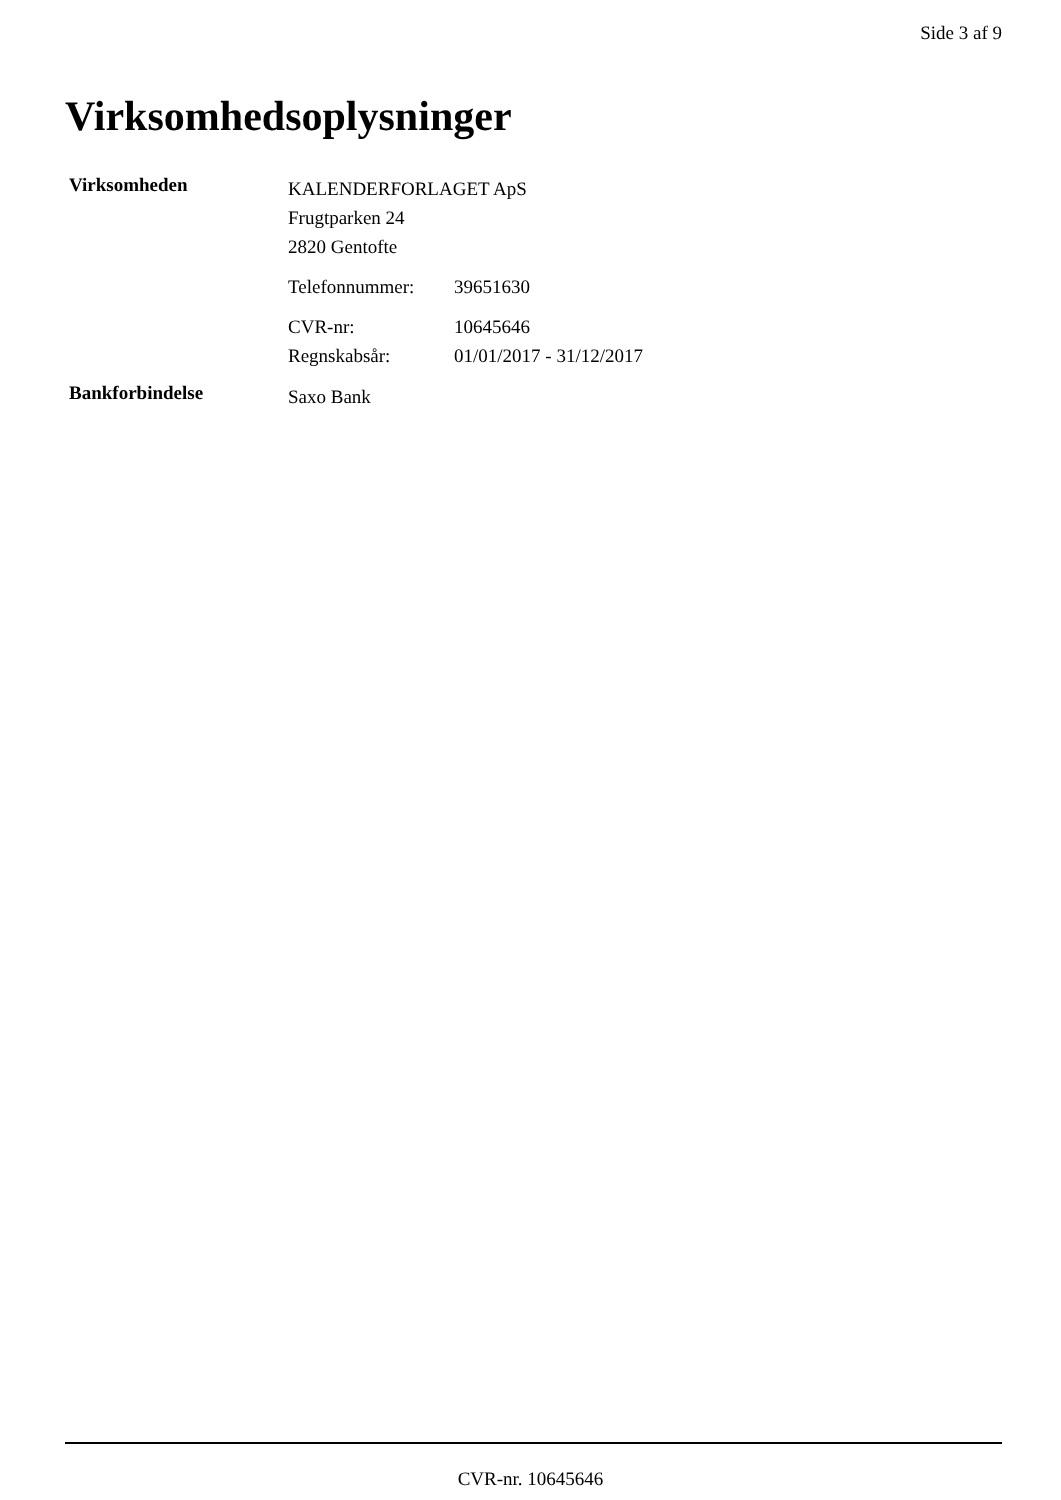Side 3 af 9
Virksomhedsoplysninger
Virksomheden
KALENDERFORLAGET ApS
Frugtparken 24
2820 Gentofte
Telefonnummer: 39651630
CVR-nr: 10645646
Regnskabsår: 01/01/2017 - 31/12/2017
Bankforbindelse
Saxo Bank
CVR-nr. 10645646